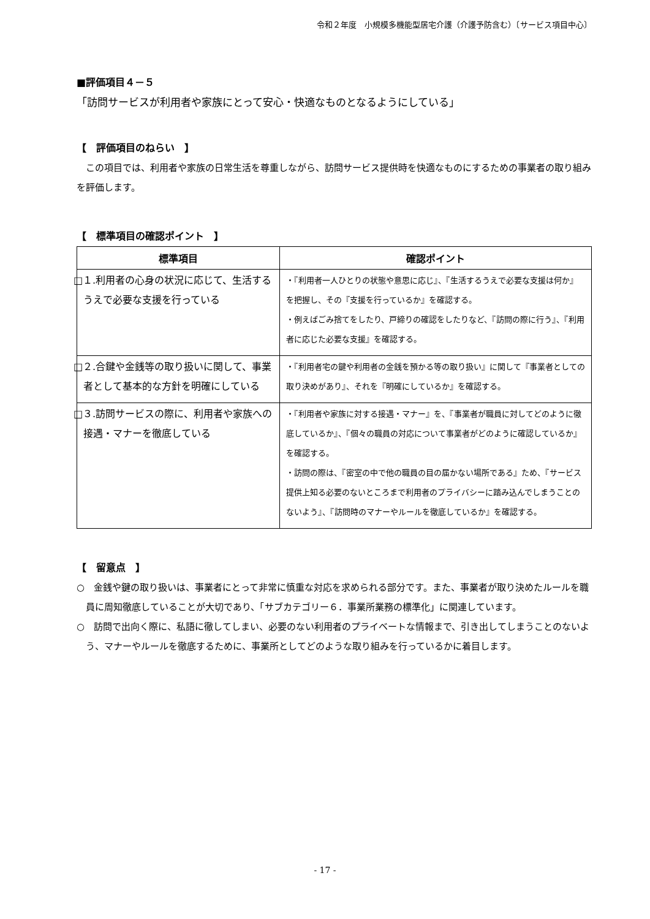令和２年度　小規模多機能型居宅介護（介護予防含む）〔サービス項目中心〕
■評価項目４－５
「訪問サービスが利用者や家族にとって安心・快適なものとなるようにしている」
【　評価項目のねらい　】
　この項目では、利用者や家族の日常生活を尊重しながら、訪問サービス提供時を快適なものにするための事業者の取り組みを評価します。
【　標準項目の確認ポイント　】
| 標準項目 | 確認ポイント |
| --- | --- |
| □１.利用者の心身の状況に応じて、生活するうえで必要な支援を行っている | ・『利用者一人ひとりの状態や意思に応じ』、『生活するうえで必要な支援は何か』を把握し、その『支援を行っているか』を確認する。 ・例えばごみ捨てをしたり、戸締りの確認をしたりなど、『訪問の際に行う』、『利用者に応じた必要な支援』を確認する。 |
| □２.合鍵や金銭等の取り扱いに関して、事業者として基本的な方針を明確にしている | ・『利用者宅の鍵や利用者の金銭を預かる等の取り扱い』に関して『事業者としての取り決めがあり』、それを『明確にしているか』を確認する。 |
| □３.訪問サービスの際に、利用者や家族への接遇・マナーを徹底している | ・『利用者や家族に対する接遇・マナー』を、『事業者が職員に対してどのように徹底しているか』、『個々の職員の対応について事業者がどのように確認しているか』を確認する。 ・訪問の際は、『密室の中で他の職員の目の届かない場所である』ため、『サービス提供上知る必要のないところまで利用者のプライバシーに踏み込んでしまうことのないよう』、『訪問時のマナーやルールを徹底しているか』を確認する。 |
【　留意点　】
○　金銭や鍵の取り扱いは、事業者にとって非常に慎重な対応を求められる部分です。また、事業者が取り決めたルールを職員に周知徹底していることが大切であり、「サブカテゴリー６．事業所業務の標準化」に関連しています。
○　訪問で出向く際に、私語に徹してしまい、必要のない利用者のプライベートな情報まで、引き出してしまうことのないよう、マナーやルールを徹底するために、事業所としてどのような取り組みを行っているかに着目します。
- 17 -